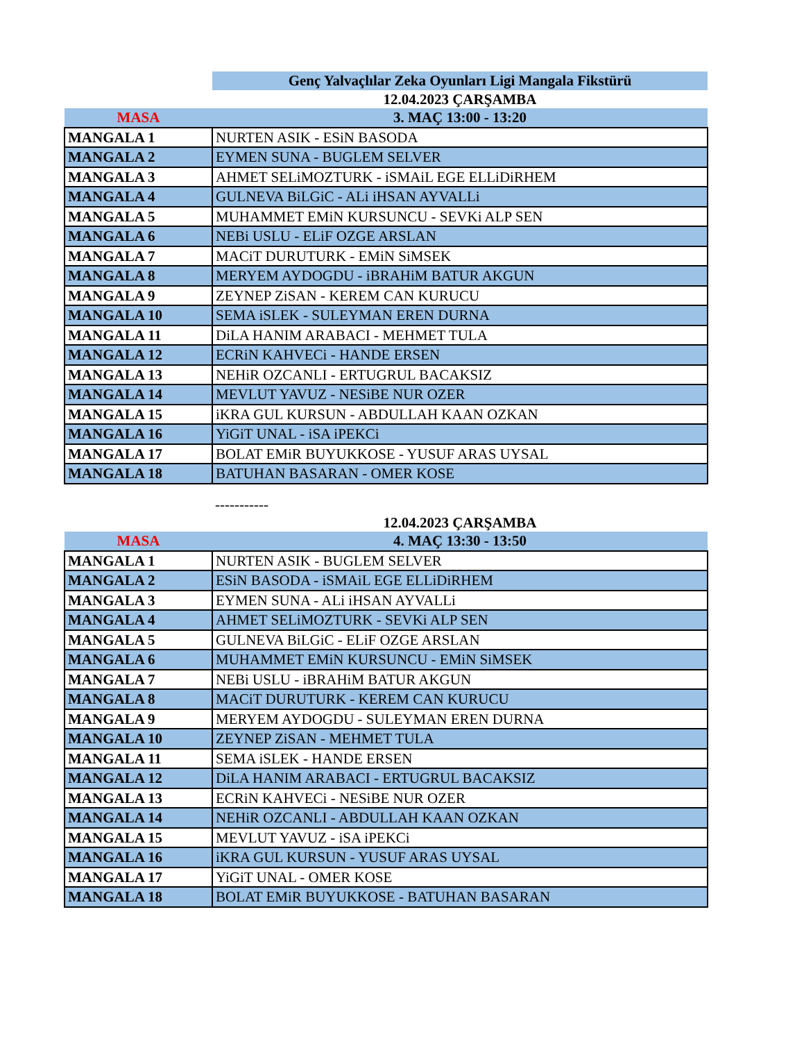| | Genç Yalvaçlılar Zeka Oyunları Ligi Mangala Fikstürü |
| | 12.04.2023 ÇARŞAMBA |
| MASA | 3. MAÇ 13:00 - 13:20 |
| MANGALA 1 | NURTEN ASIK - ESiN BASODA |
| MANGALA 2 | EYMEN SUNA - BUGLEM SELVER |
| MANGALA 3 | AHMET SELiMOZTURK - iSMAiL EGE ELLiDiRHEM |
| MANGALA 4 | GULNEVA BiLGiC - ALi iHSAN AYVALLi |
| MANGALA 5 | MUHAMMET EMiN KURSUNCU - SEVKi ALP SEN |
| MANGALA 6 | NEBi USLU - ELiF OZGE ARSLAN |
| MANGALA 7 | MACiT DURUTURK - EMiN SiMSEK |
| MANGALA 8 | MERYEM AYDOGDU - iBRAHiM BATUR AKGUN |
| MANGALA 9 | ZEYNEP ZiSAN - KEREM CAN KURUCU |
| MANGALA 10 | SEMA iSLEK - SULEYMAN EREN DURNA |
| MANGALA 11 | DiLA HANIM ARABACI - MEHMET TULA |
| MANGALA 12 | ECRiN KAHVECi - HANDE ERSEN |
| MANGALA 13 | NEHiR OZCANLI - ERTUGRUL BACAKSIZ |
| MANGALA 14 | MEVLUT YAVUZ - NESiBE NUR OZER |
| MANGALA 15 | iKRA GUL KURSUN - ABDULLAH KAAN OZKAN |
| MANGALA 16 | YiGiT UNAL - iSA iPEKCi |
| MANGALA 17 | BOLAT EMiR BUYUKKOSE - YUSUF ARAS UYSAL |
| MANGALA 18 | BATUHAN BASARAN - OMER KOSE |
| | ----------- |
| | 12.04.2023 ÇARŞAMBA |
| MASA | 4. MAÇ 13:30 - 13:50 |
| MANGALA 1 | NURTEN ASIK - BUGLEM SELVER |
| MANGALA 2 | ESiN BASODA - iSMAiL EGE ELLiDiRHEM |
| MANGALA 3 | EYMEN SUNA - ALi iHSAN AYVALLi |
| MANGALA 4 | AHMET SELiMOZTURK - SEVKi ALP SEN |
| MANGALA 5 | GULNEVA BiLGiC - ELiF OZGE ARSLAN |
| MANGALA 6 | MUHAMMET EMiN KURSUNCU - EMiN SiMSEK |
| MANGALA 7 | NEBi USLU - iBRAHiM BATUR AKGUN |
| MANGALA 8 | MACiT DURUTURK - KEREM CAN KURUCU |
| MANGALA 9 | MERYEM AYDOGDU - SULEYMAN EREN DURNA |
| MANGALA 10 | ZEYNEP ZiSAN - MEHMET TULA |
| MANGALA 11 | SEMA iSLEK - HANDE ERSEN |
| MANGALA 12 | DiLA HANIM ARABACI - ERTUGRUL BACAKSIZ |
| MANGALA 13 | ECRiN KAHVECi - NESiBE NUR OZER |
| MANGALA 14 | NEHiR OZCANLI - ABDULLAH KAAN OZKAN |
| MANGALA 15 | MEVLUT YAVUZ - iSA iPEKCi |
| MANGALA 16 | iKRA GUL KURSUN - YUSUF ARAS UYSAL |
| MANGALA 17 | YiGiT UNAL - OMER KOSE |
| MANGALA 18 | BOLAT EMiR BUYUKKOSE - BATUHAN BASARAN |